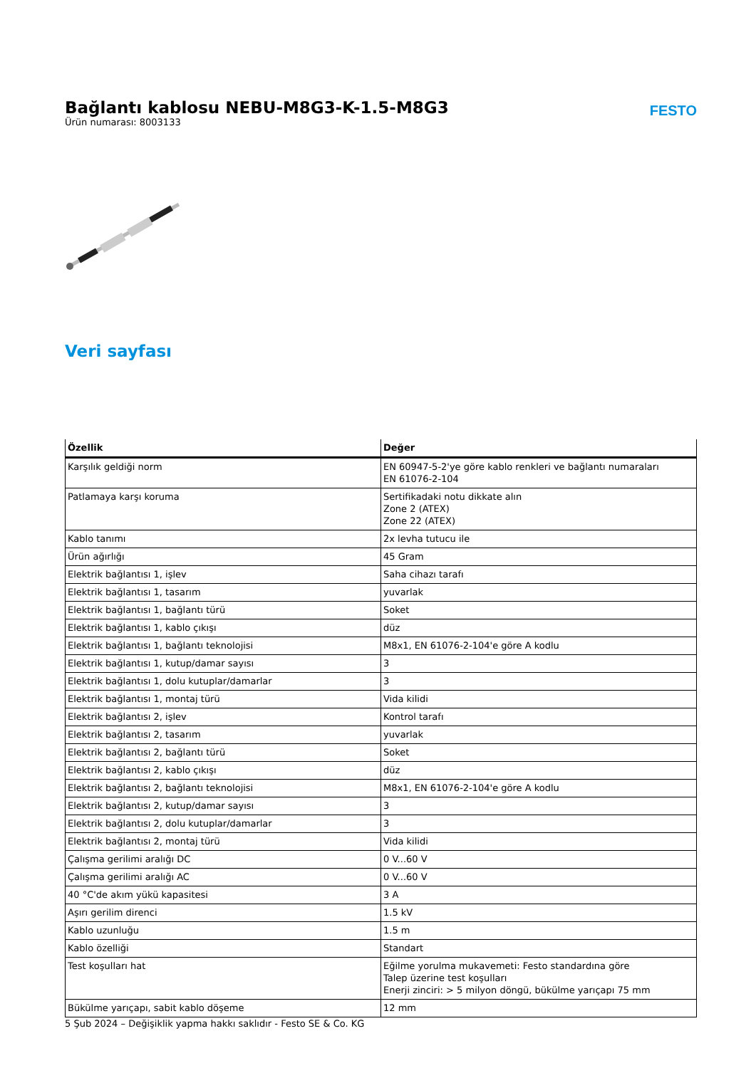Bağlantı kablosu NEBU-M8G3-K-1.5-M8G3
Ürün numarası: 8003133
FESTO
Veri sayfası
| Özellik | Değer |
| --- | --- |
| Karşılık geldiği norm | EN 60947-5-2'ye göre kablo renkleri ve bağlantı numaraları EN 61076-2-104 |
| Patlamaya karşı koruma | Sertifikadaki notu dikkate alın Zone 2 (ATEX) Zone 22 (ATEX) |
| Kablo tanımı | 2x levha tutucu ile |
| Ürün ağırlığı | 45 Gram |
| Elektrik bağlantısı 1, işlev | Saha cihazı tarafı |
| Elektrik bağlantısı 1, tasarım | yuvarlak |
| Elektrik bağlantısı 1, bağlantı türü | Soket |
| Elektrik bağlantısı 1, kablo çıkışı | düz |
| Elektrik bağlantısı 1, bağlantı teknolojisi | M8x1, EN 61076-2-104'e göre A kodlu |
| Elektrik bağlantısı 1, kutup/damar sayısı | 3 |
| Elektrik bağlantısı 1, dolu kutuplar/damarlar | 3 |
| Elektrik bağlantısı 1, montaj türü | Vida kilidi |
| Elektrik bağlantısı 2, işlev | Kontrol tarafı |
| Elektrik bağlantısı 2, tasarım | yuvarlak |
| Elektrik bağlantısı 2, bağlantı türü | Soket |
| Elektrik bağlantısı 2, kablo çıkışı | düz |
| Elektrik bağlantısı 2, bağlantı teknolojisi | M8x1, EN 61076-2-104'e göre A kodlu |
| Elektrik bağlantısı 2, kutup/damar sayısı | 3 |
| Elektrik bağlantısı 2, dolu kutuplar/damarlar | 3 |
| Elektrik bağlantısı 2, montaj türü | Vida kilidi |
| Çalışma gerilimi aralığı DC | 0 V...60 V |
| Çalışma gerilimi aralığı AC | 0 V...60 V |
| 40 °C'de akım yükü kapasitesi | 3 A |
| Aşırı gerilim direnci | 1.5 kV |
| Kablo uzunluğu | 1.5 m |
| Kablo özelliği | Standart |
| Test koşulları hat | Eğilme yorulma mukavemeti: Festo standardına göre Talep üzerine test koşulları Enerji zinciri: > 5 milyon döngü, bükülme yarıçapı 75 mm |
| Bükülme yarıçapı, sabit kablo döşeme | 12 mm |
5 Şub 2024 – Değişiklik yapma hakkı saklıdır - Festo SE & Co. KG